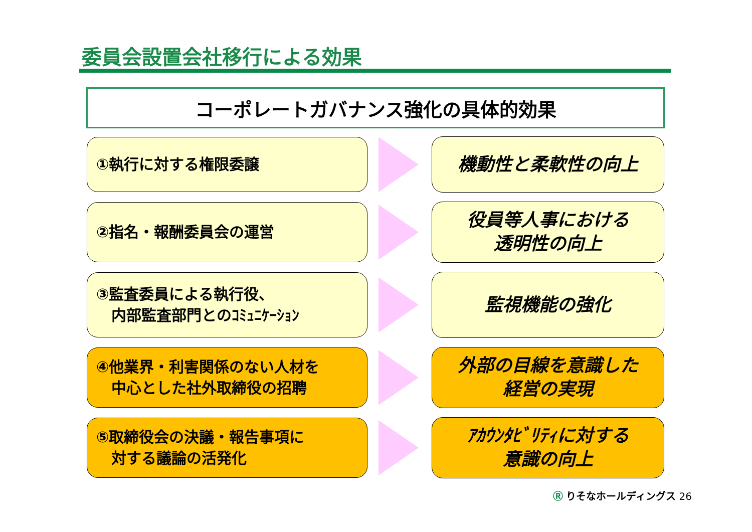委員会設置会社移行による効果
コーポレートガバナンス強化の具体的効果
①執行に対する権限委譲
機動性と柔軟性の向上
②指名・報酬委員会の運営
役員等人事における
透明性の向上
③監査委員による執行役、
　内部監査部門とのｺﾐｭﾆｹｰｼｮﾝ
監視機能の強化
④他業界・利害関係のない人材を
　中心とした社外取締役の招聘
外部の目線を意識した
経営の実現
⑤取締役会の決議・報告事項に
　対する議論の活発化
ｱｶｳﾝﾀﾋﾞﾘﾃｨに対する
意識の向上
Ⓡ りそなホールディングス 26